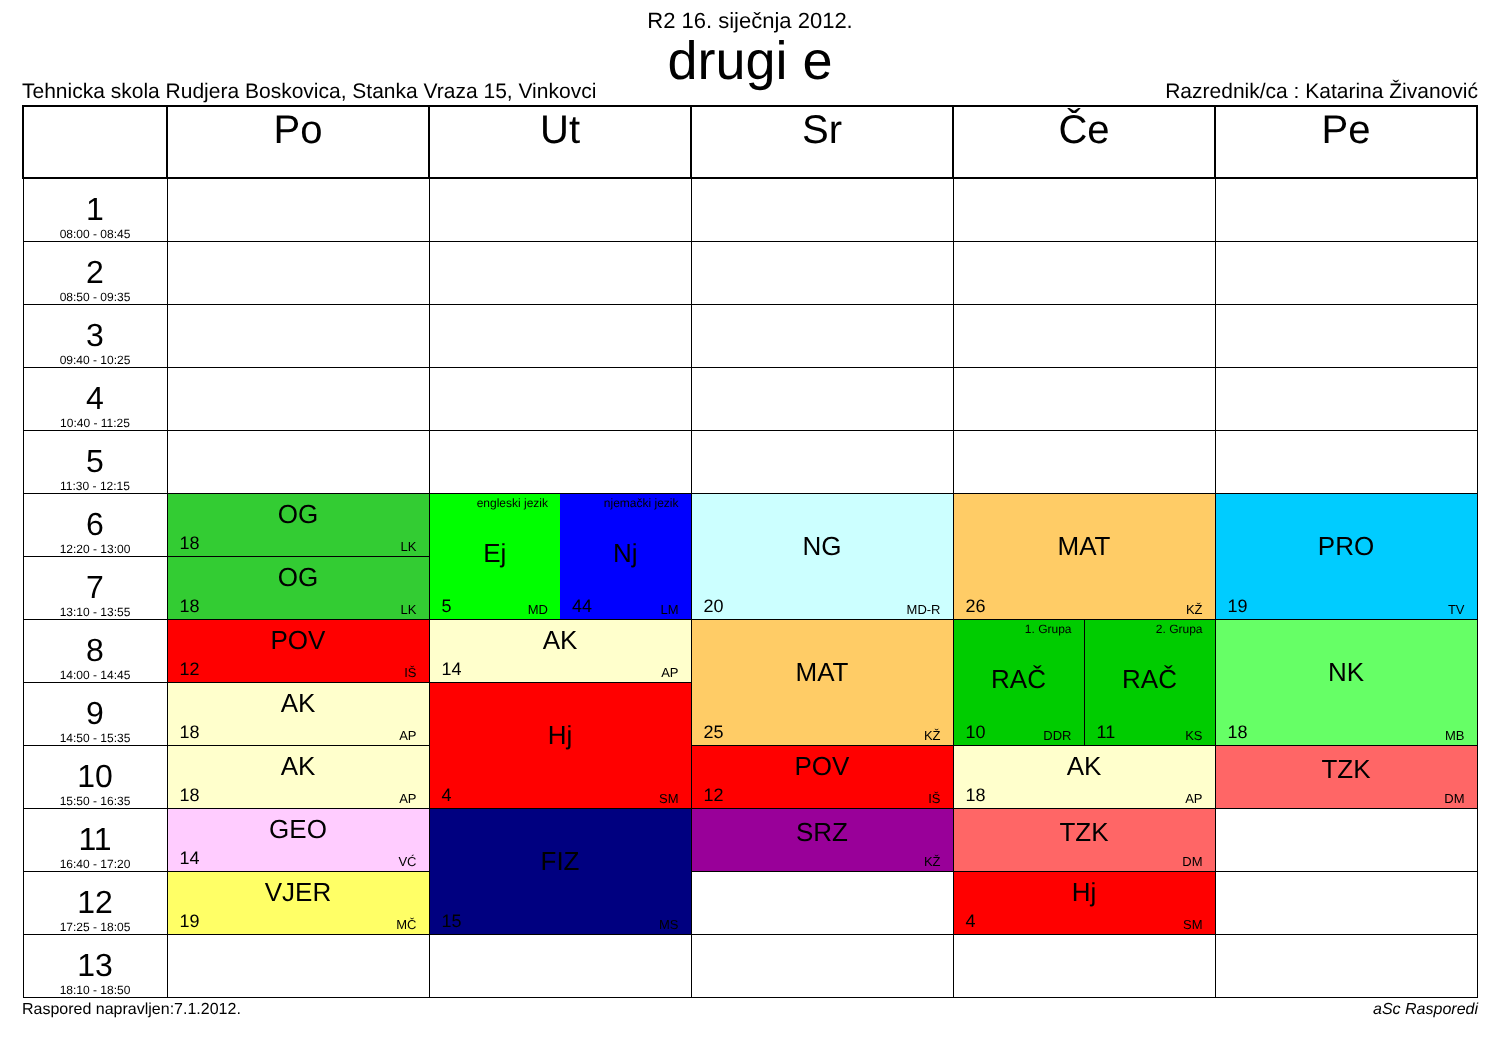R2 16. siječnja 2012.
drugi e
Tehnicka skola Rudjera Boskovica, Stanka Vraza 15, Vinkovci
Razrednik/ca : Katarina Živanović
| | Po | Ut | Sr | Če | Pe |
| --- | --- | --- | --- | --- | --- |
| 1 08:00 - 08:45 | | | | | |
| 2 08:50 - 09:35 | | | | | |
| 3 09:40 - 10:25 | | | | | |
| 4 10:40 - 11:25 | | | | | |
| 5 11:30 - 12:15 | | | | | |
| 6 12:20 - 13:00 | OG 18 LK | engleski jezik Ej 5 MD njemački jezik Nj 44 LM | NG 20 MD-R | MAT 26 KŽ | PRO 19 TV |
| 7 13:10 - 13:55 | OG 18 LK | | | | |
| 8 14:00 - 14:45 | POV 12 IŠ | AK 14 AP | MAT 25 KŽ | 1. Grupa RAČ 10 DDR 2. Grupa RAČ 11 KS | NK 18 MB |
| 9 14:50 - 15:35 | AK 18 AP | Hj 4 SM | | | |
| 10 15:50 - 16:35 | AK 18 AP | | POV 12 IŠ | AK 18 AP | TZK DM |
| 11 16:40 - 17:20 | GEO 14 VĆ | FIZ 15 MS | SRZ KŽ | TZK DM | |
| 12 17:25 - 18:05 | VJER 19 MČ | | | Hj 4 SM | |
| 13 18:10 - 18:50 | | | | | |
Raspored napravljen:7.1.2012. aSc Rasporedi